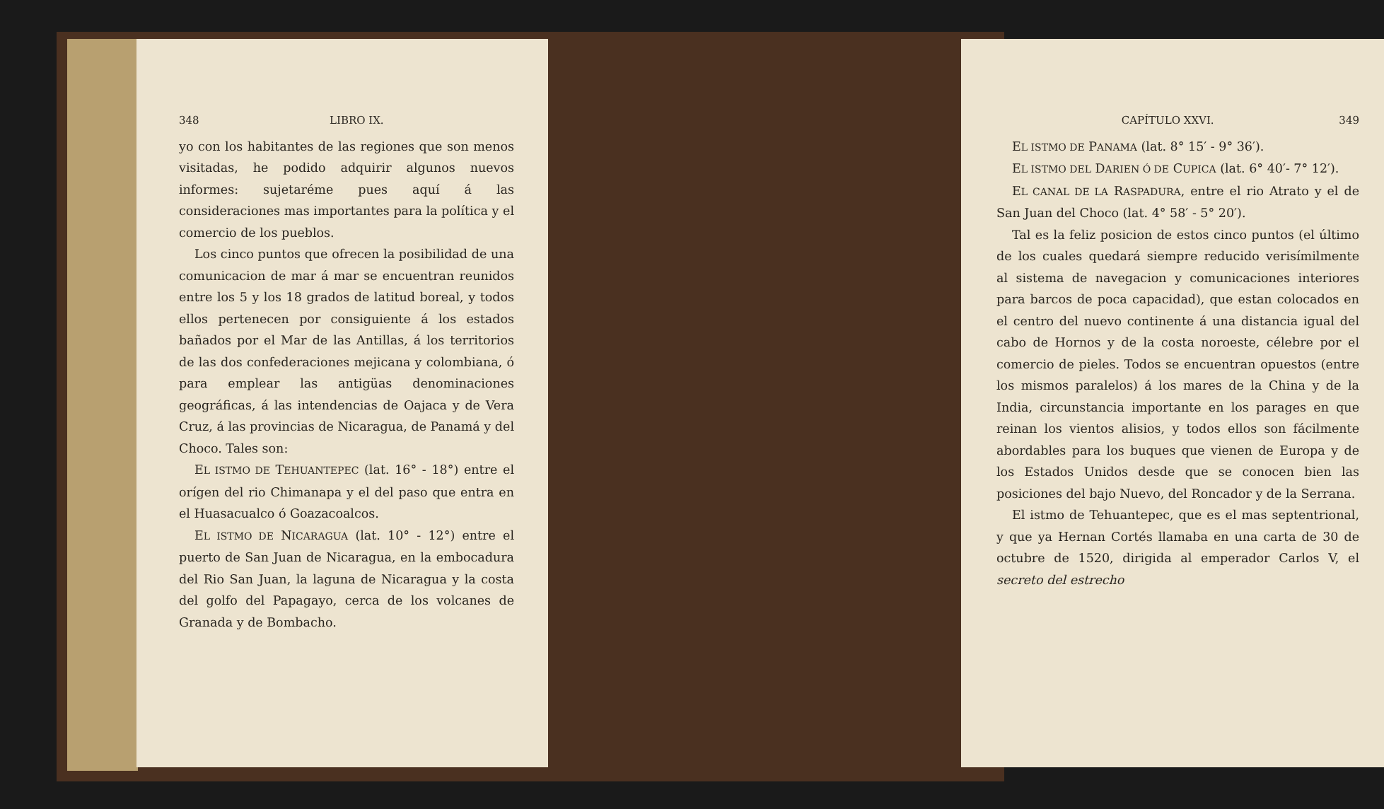348 LIBRO IX.
yo con los habitantes de las regiones que son menos visitadas, he podido adquirir algunos nuevos informes: sujetaréme pues aquí á las consideraciones mas importantes para la política y el comercio de los pueblos.
Los cinco puntos que ofrecen la posibilidad de una comunicacion de mar á mar se encuentran reunidos entre los 5 y los 18 grados de latitud boreal, y todos ellos pertenecen por consiguiente á los estados bañados por el Mar de las Antillas, á los territorios de las dos confederaciones mejicana y colombiana, ó para emplear las antigüas denominaciones geográficas, á las intendencias de Oajaca y de Vera Cruz, á las provincias de Nicaragua, de Panamá y del Choco. Tales son:
EL ISTMO DE TEHUANTEPEC (lat. 16° - 18°) entre el orígen del rio Chimanapa y el del paso que entra en el Huasacualco ó Goazacoalcos.
EL ISTMO DE NICARAGUA (lat. 10° - 12°) entre el puerto de San Juan de Nicaragua, en la embocadura del Rio San Juan, la laguna de Nicaragua y la costa del golfo del Papagayo, cerca de los volcanes de Granada y de Bombacho.
CAPÍTULO XXVI. 349
EL ISTMO DE PANAMA (lat. 8° 15′ - 9° 36′).
EL ISTMO DEL DARIEN Ó DE CUPICA (lat. 6° 40′- 7° 12′).
EL CANAL DE LA RASPADURA, entre el rio Atrato y el de San Juan del Choco (lat. 4° 58′ - 5° 20′).
Tal es la feliz posicion de estos cinco puntos (el último de los cuales quedará siempre reducido verisímilmente al sistema de navegacion y comunicaciones interiores para barcos de poca capacidad), que estan colocados en el centro del nuevo continente á una distancia igual del cabo de Hornos y de la costa noroeste, célebre por el comercio de pieles. Todos se encuentran opuestos (entre los mismos paralelos) á los mares de la China y de la India, circunstancia importante en los parages en que reinan los vientos alisios, y todos ellos son fácilmente abordables para los buques que vienen de Europa y de los Estados Unidos desde que se conocen bien las posiciones del bajo Nuevo, del Roncador y de la Serrana.
El istmo de Tehuantepec, que es el mas septentrional, y que ya Hernan Cortés llamaba en una carta de 30 de octubre de 1520, dirigida al emperador Carlos V, el secreto del estrecho